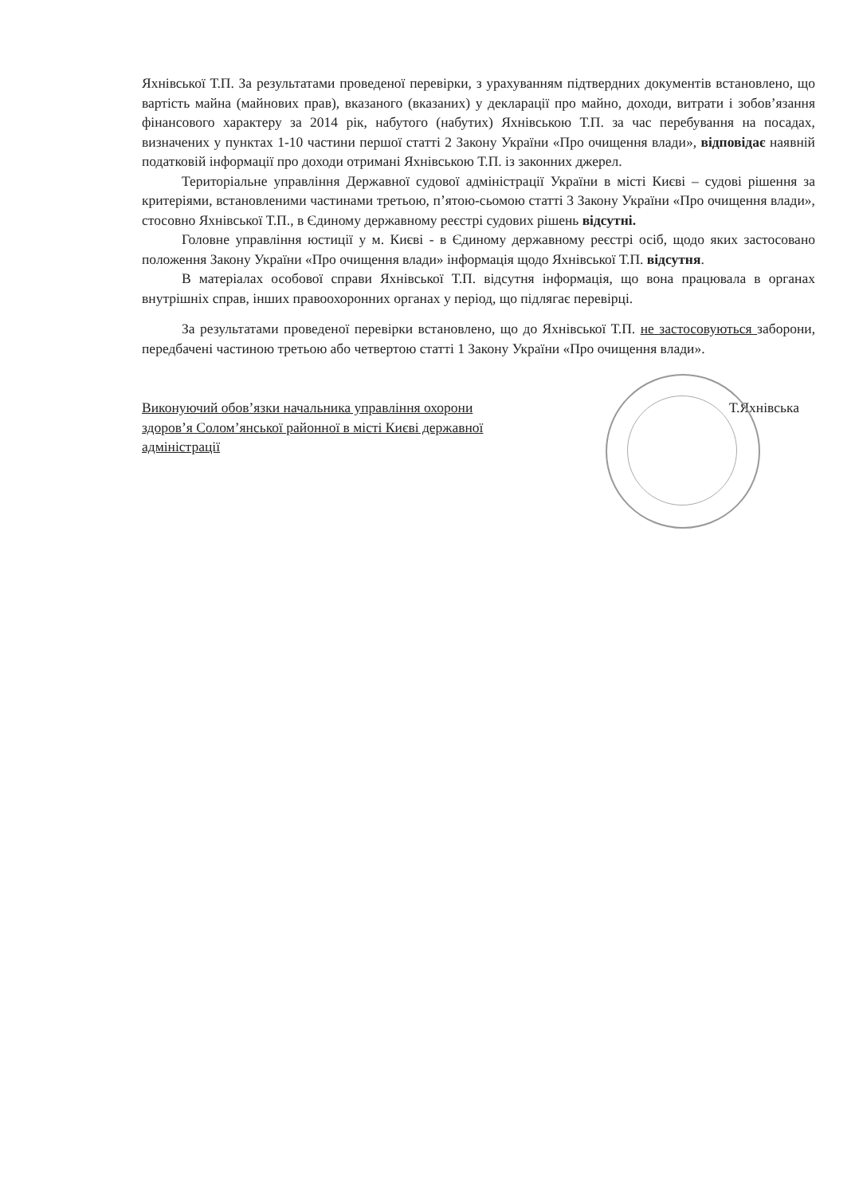Яхнівської Т.П. За результатами проведеної перевірки, з урахуванням підтвердних документів встановлено, що вартість майна (майнових прав), вказаного (вказаних) у декларації про майно, доходи, витрати і зобов’язання фінансового характеру за 2014 рік, набутого (набутих) Яхнівською Т.П. за час перебування на посадах, визначених у пунктах 1-10 частини першої статті 2 Закону України «Про очищення влади», відповідає наявній податковій інформації про доходи отримані Яхнівською Т.П. із законних джерел.
Територіальне управління Державної судової адміністрації України в місті Києві – судові рішення за критеріями, встановленими частинами третьою, п’ятою-сьомою статті 3 Закону України «Про очищення влади», стосовно Яхнівської Т.П., в Єдиному державному реєстрі судових рішень відсутні.
Головне управління юстиції у м. Києві - в Єдиному державному реєстрі осіб, щодо яких застосовано положення Закону України «Про очищення влади» інформація щодо Яхнівської Т.П. відсутня.
В матеріалах особової справи Яхнівської Т.П. відсутня інформація, що вона працювала в органах внутрішніх справ, інших правоохоронних органах у період, що підлягає перевірці.
За результатами проведеної перевірки встановлено, що до Яхнівської Т.П. не застосовуються заборони, передбачені частиною третьою або четвертою статті 1 Закону України «Про очищення влади».
Виконуючий обов’язки начальника управління охорони здоров’я Солом’янської районної в місті Києві державної адміністрації
Т.Яхнівська